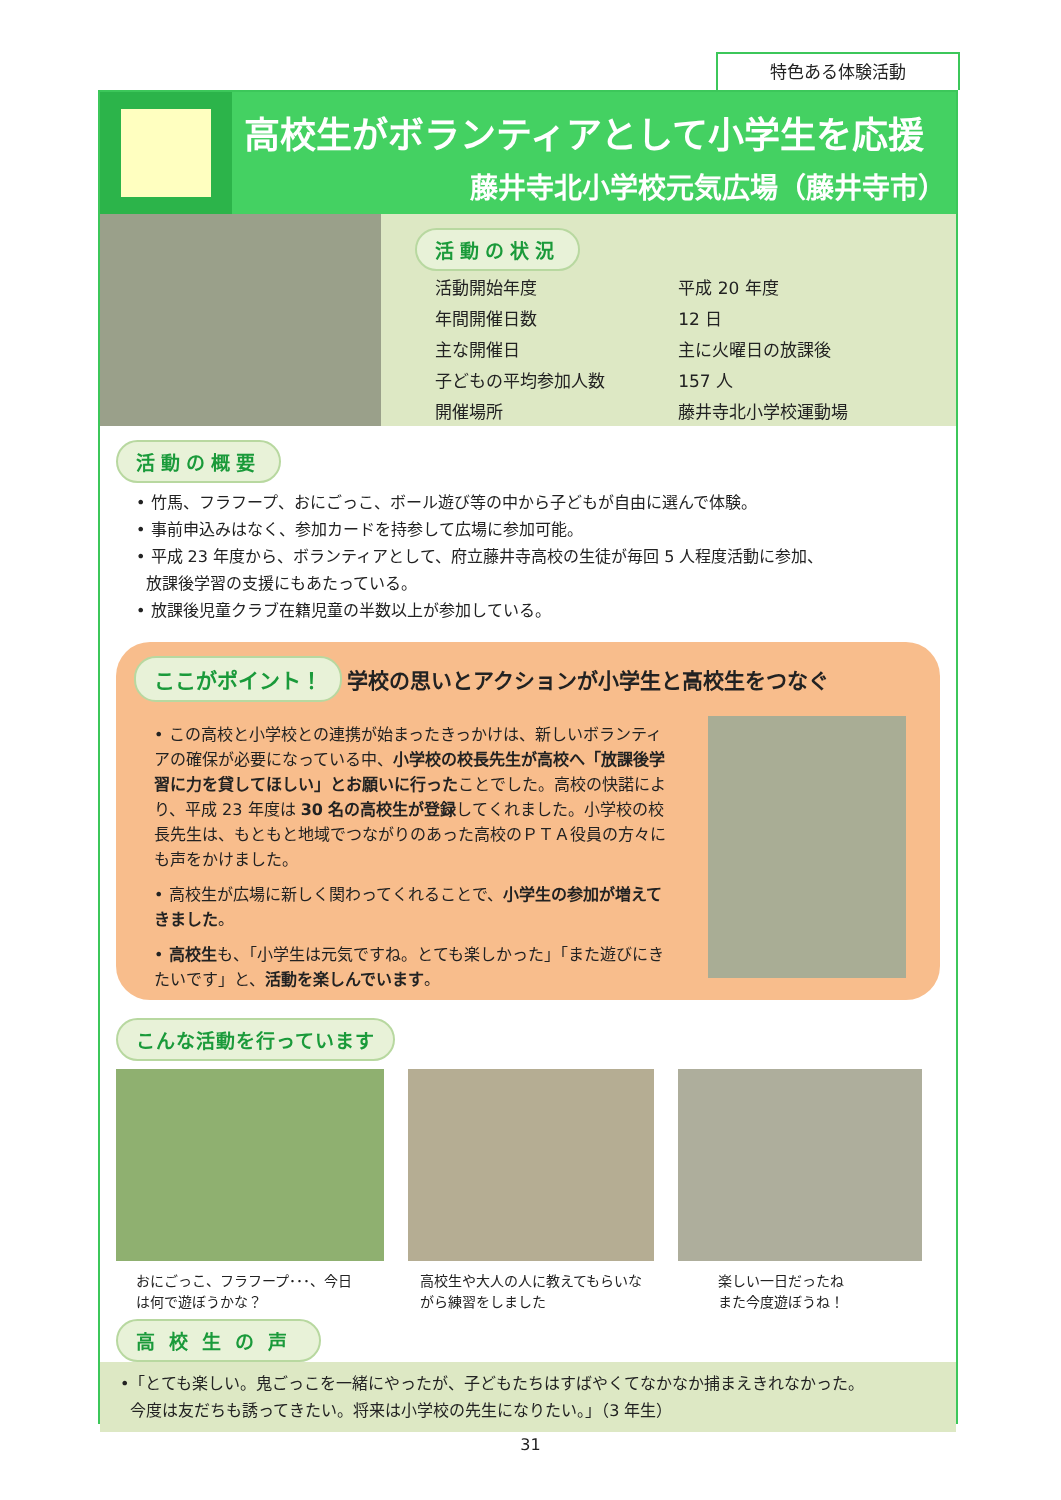特色ある体験活動
高校生がボランティアとして小学生を応援
藤井寺北小学校元気広場（藤井寺市）
活動の状況
| 活動開始年度 | 平成 20 年度 |
| 年間開催日数 | 12 日 |
| 主な開催日 | 主に火曜日の放課後 |
| 子どもの平均参加人数 | 157 人 |
| 開催場所 | 藤井寺北小学校運動場 |
活動の概要
• 竹馬、フラフープ、おにごっこ、ボール遊び等の中から子どもが自由に選んで体験。
• 事前申込みはなく、参加カードを持参して広場に参加可能。
• 平成 23 年度から、ボランティアとして、府立藤井寺高校の生徒が毎回 5 人程度活動に参加、
放課後学習の支援にもあたっている。
• 放課後児童クラブ在籍児童の半数以上が参加している。
ここがポイント！ 学校の思いとアクションが小学生と高校生をつなぐ
• この高校と小学校との連携が始まったきっかけは、新しいボランティアの確保が必要になっている中、小学校の校長先生が高校へ「放課後学習に力を貸してほしい」とお願いに行ったことでした。高校の快諾により、平成 23 年度は 30 名の高校生が登録してくれました。小学校の校長先生は、もともと地域でつながりのあった高校のＰＴＡ役員の方々にも声をかけました。
• 高校生が広場に新しく関わってくれることで、小学生の参加が増えてきました。
• 高校生も、「小学生は元気ですね。とても楽しかった」「また遊びにきたいです」と、活動を楽しんでいます。
こんな活動を行っています
おにごっこ、フラフープ･･･、今日は何で遊ぼうかな？
高校生や大人の人に教えてもらいながら練習をしました
楽しい一日だったね
また今度遊ぼうね！
高校生の声
•「とても楽しい。鬼ごっこを一緒にやったが、子どもたちはすばやくてなかなか捕まえきれなかった。
今度は友だちも誘ってきたい。将来は小学校の先生になりたい。」（3 年生）
31